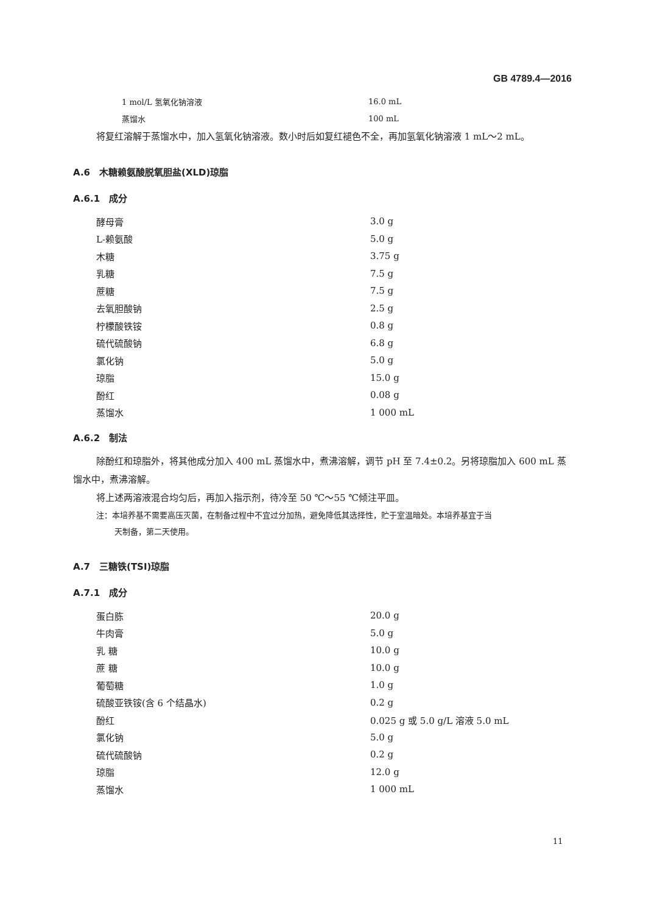GB 4789.4—2016
| 1 mol/L 氢氧化钠溶液 | 16.0 mL |
| 蒸馏水 | 100 mL |
将复红溶解于蒸馏水中，加入氢氧化钠溶液。数小时后如复红褪色不全，再加氢氧化钠溶液 1 mL～2 mL。
A.6　木糖赖氨酸脱氧胆盐(XLD)琼脂
A.6.1　成分
| 酵母膏 | 3.0 g |
| L-赖氨酸 | 5.0 g |
| 木糖 | 3.75 g |
| 乳糖 | 7.5 g |
| 蔗糖 | 7.5 g |
| 去氧胆酸钠 | 2.5 g |
| 柠檬酸铁铵 | 0.8 g |
| 硫代硫酸钠 | 6.8 g |
| 氯化钠 | 5.0 g |
| 琼脂 | 15.0 g |
| 酚红 | 0.08 g |
| 蒸馏水 | 1 000 mL |
A.6.2　制法
除酚红和琼脂外，将其他成分加入 400 mL 蒸馏水中，煮沸溶解，调节 pH 至 7.4±0.2。另将琼脂加入 600 mL 蒸馏水中，煮沸溶解。
将上述两溶液混合均匀后，再加入指示剂，待冷至 50 ℃～55 ℃倾注平皿。
注：本培养基不需要高压灭菌，在制备过程中不宜过分加热，避免降低其选择性，贮于室温暗处。本培养基宜于当
天制备，第二天使用。
A.7　三糖铁(TSI)琼脂
A.7.1　成分
| 蛋白胨 | 20.0 g |
| 牛肉膏 | 5.0 g |
| 乳 糖 | 10.0 g |
| 蔗 糖 | 10.0 g |
| 葡萄糖 | 1.0 g |
| 硫酸亚铁铵(含 6 个结晶水) | 0.2 g |
| 酚红 | 0.025 g 或 5.0 g/L 溶液 5.0 mL |
| 氯化钠 | 5.0 g |
| 硫代硫酸钠 | 0.2 g |
| 琼脂 | 12.0 g |
| 蒸馏水 | 1 000 mL |
11